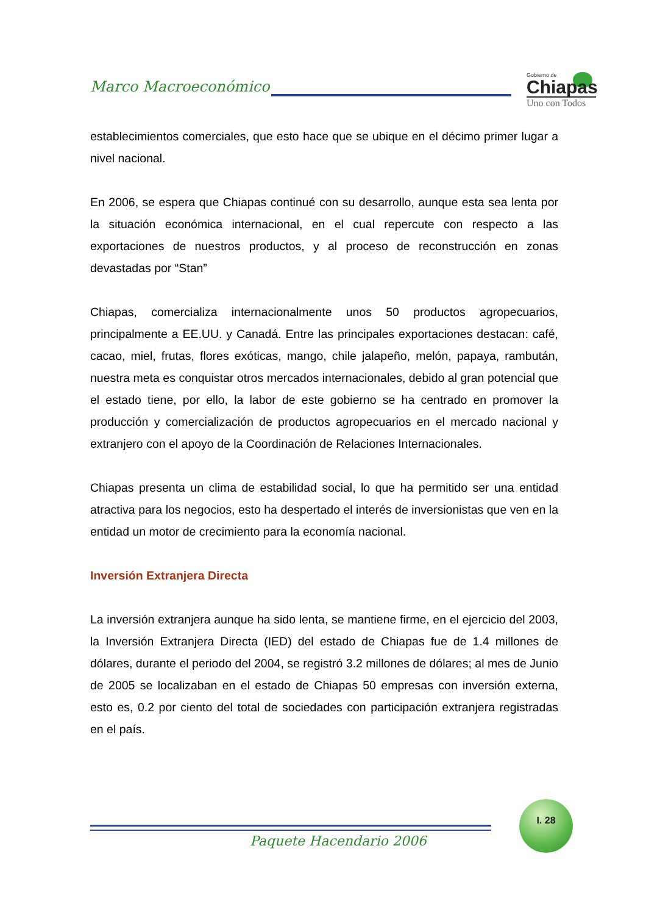Marco Macroeconómico
Gobierno de
Chiapas
Uno con Todos
establecimientos comerciales, que esto hace que se ubique en el décimo primer lugar a nivel nacional.
En 2006, se espera que Chiapas continué con su desarrollo, aunque esta sea lenta por la situación económica internacional, en el cual repercute con respecto a las exportaciones de nuestros productos, y al proceso de reconstrucción en zonas devastadas por “Stan”
Chiapas, comercializa internacionalmente unos 50 productos agropecuarios, principalmente a EE.UU. y Canadá. Entre las principales exportaciones destacan: café, cacao, miel, frutas, flores exóticas, mango, chile jalapeño, melón, papaya, rambután, nuestra meta es conquistar otros mercados internacionales, debido al gran potencial que el estado tiene, por ello, la labor de este gobierno se ha centrado en promover la producción y comercialización de productos agropecuarios en el mercado nacional y extranjero con el apoyo de la Coordinación de Relaciones Internacionales.
Chiapas presenta un clima de estabilidad social, lo que ha permitido ser una entidad atractiva para los negocios, esto ha despertado el interés de inversionistas que ven en la entidad un motor de crecimiento para la economía nacional.
Inversión Extranjera Directa
La inversión extranjera aunque ha sido lenta, se mantiene firme, en el ejercicio del 2003, la Inversión Extranjera Directa (IED) del estado de Chiapas fue de 1.4 millones de dólares, durante el periodo del 2004, se registró 3.2 millones de dólares; al mes de Junio de 2005 se localizaban en el estado de Chiapas 50 empresas con inversión externa, esto es, 0.2 por ciento del total de sociedades con participación extranjera registradas en el país.
I. 28
Paquete Hacendario 2006